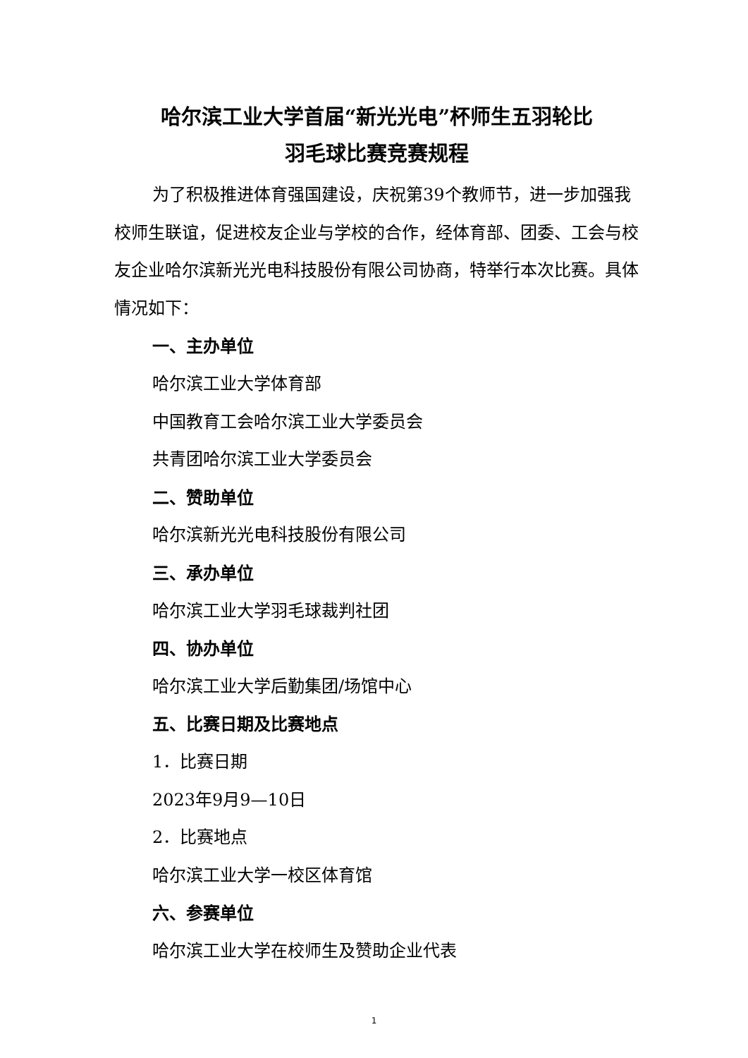哈尔滨工业大学首届“新光光电”杯师生五羽轮比
羽毛球比赛竞赛规程
为了积极推进体育强国建设，庆祝第39个教师节，进一步加强我校师生联谊，促进校友企业与学校的合作，经体育部、团委、工会与校友企业哈尔滨新光光电科技股份有限公司协商，特举行本次比赛。具体情况如下：
一、主办单位
哈尔滨工业大学体育部
中国教育工会哈尔滨工业大学委员会
共青团哈尔滨工业大学委员会
二、赞助单位
哈尔滨新光光电科技股份有限公司
三、承办单位
哈尔滨工业大学羽毛球裁判社团
四、协办单位
哈尔滨工业大学后勤集团/场馆中心
五、比赛日期及比赛地点
1．比赛日期
2023年9月9—10日
2．比赛地点
哈尔滨工业大学一校区体育馆
六、参赛单位
哈尔滨工业大学在校师生及赞助企业代表
1